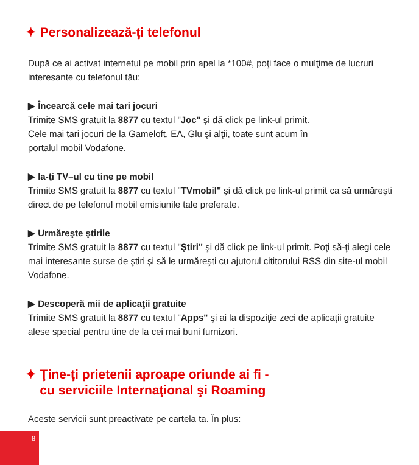✦ Personalizează-ţi telefonul
După ce ai activat internetul pe mobil prin apel la *100#, poţi face o mulţime de lucruri interesante cu telefonul tău:
▶ Încearcă cele mai tari jocuri
Trimite SMS gratuit la 8877 cu textul "Joc" şi dă click pe link-ul primit.
Cele mai tari jocuri de la Gameloft, EA, Glu şi alţii, toate sunt acum în
portalul mobil Vodafone.
▶ Ia-ţi TV–ul cu tine pe mobil
Trimite SMS gratuit la 8877 cu textul "TVmobil" şi dă click pe link-ul primit ca să urmăreşti direct de pe telefonul mobil emisiunile tale preferate.
▶ Urmăreşte ştirile
Trimite SMS gratuit la 8877 cu textul "Ştiri" şi dă click pe link-ul primit. Poţi să-ţi alegi cele
mai interesante surse de ştiri şi să le urmăreşti cu ajutorul cititorului RSS din site-ul mobil Vodafone.
▶ Descoperă mii de aplicaţii gratuite
Trimite SMS gratuit la 8877 cu textul "Apps" şi ai la dispoziţie zeci de aplicaţii gratuite alese special pentru tine de la cei mai buni furnizori.
✦ Ţine-ţi prietenii aproape oriunde ai fi -
cu serviciile Internaţional şi Roaming
Aceste servicii sunt preactivate pe cartela ta. În plus:
8